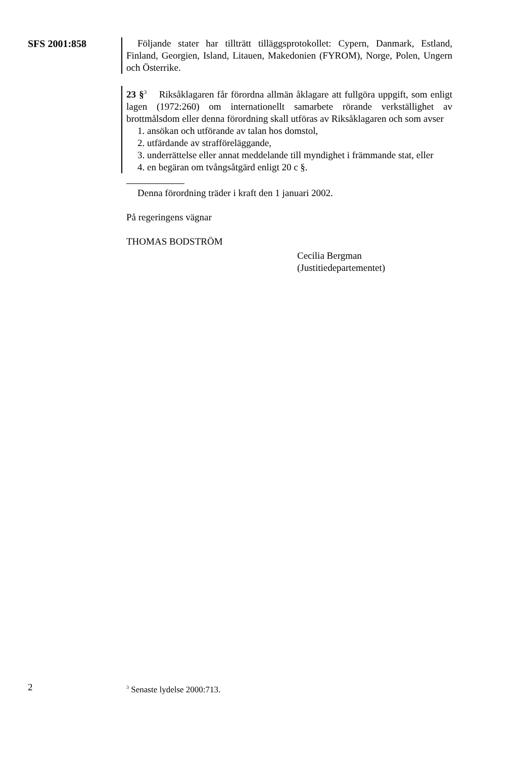SFS 2001:858 Följande stater har tillträtt tilläggsprotokollet: Cypern, Danmark, Estland, Finland, Georgien, Island, Litauen, Makedonien (FYROM), Norge, Polen, Ungern och Österrike.
23 §<sup>3</sup> Riksåklagaren får förordna allmän åklagare att fullgöra uppgift, som enligt lagen (1972:260) om internationellt samarbete rörande verkställighet av brottmålsdom eller denna förordning skall utföras av Riksåklagaren och som avser
1. ansökan och utförande av talan hos domstol,
2. utfärdande av strafföreläggande,
3. underrättelse eller annat meddelande till myndighet i främmande stat, eller
4. en begäran om tvångsåtgärd enligt 20 c §.
Denna förordning träder i kraft den 1 januari 2002.
På regeringens vägnar
THOMAS BODSTRÖM
Cecilia Bergman
(Justitiedepartementet)
2
<sup>3</sup> Senaste lydelse 2000:713.